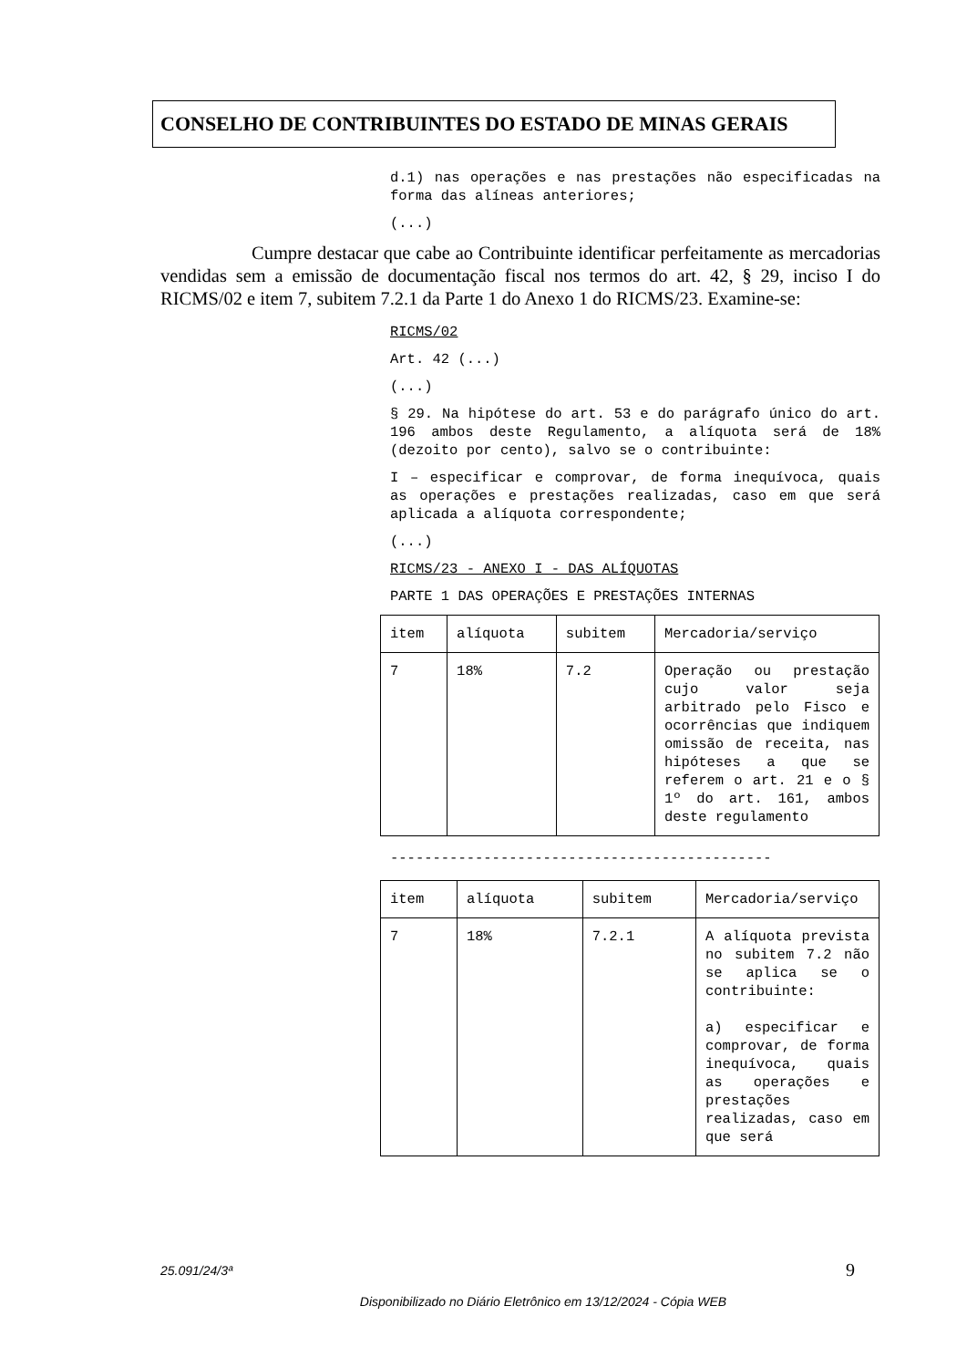CONSELHO DE CONTRIBUINTES DO ESTADO DE MINAS GERAIS
d.1) nas operações e nas prestações não especificadas na forma das alíneas anteriores;
(...)
Cumpre destacar que cabe ao Contribuinte identificar perfeitamente as mercadorias vendidas sem a emissão de documentação fiscal nos termos do art. 42, § 29, inciso I do RICMS/02 e item 7, subitem 7.2.1 da Parte 1 do Anexo 1 do RICMS/23. Examine-se:
RICMS/02
Art. 42 (...)
(...)
§ 29. Na hipótese do art. 53 e do parágrafo único do art. 196 ambos deste Regulamento, a alíquota será de 18% (dezoito por cento), salvo se o contribuinte:
I – especificar e comprovar, de forma inequívoca, quais as operações e prestações realizadas, caso em que será aplicada a alíquota correspondente;
(...)
RICMS/23 - ANEXO I - DAS ALÍQUOTAS
PARTE 1 DAS OPERAÇÕES E PRESTAÇÕES INTERNAS
| item | alíquota | subitem | Mercadoria/serviço |
| 7 | 18% | 7.2 | Operação ou prestação cujo valor seja arbitrado pelo Fisco e ocorrências que indiquem omissão de receita, nas hipóteses a que se referem o art. 21 e o § 1º do art. 161, ambos deste regulamento |
---------------------------------------------
| item | alíquota | subitem | Mercadoria/serviço |
| 7 | 18% | 7.2.1 | A alíquota prevista no subitem 7.2 não se aplica se o contribuinte: a) especificar e comprovar, de forma inequívoca, quais as operações e prestações realizadas, caso em que será |
25.091/24/3ª 9
Disponibilizado no Diário Eletrônico em 13/12/2024 - Cópia WEB